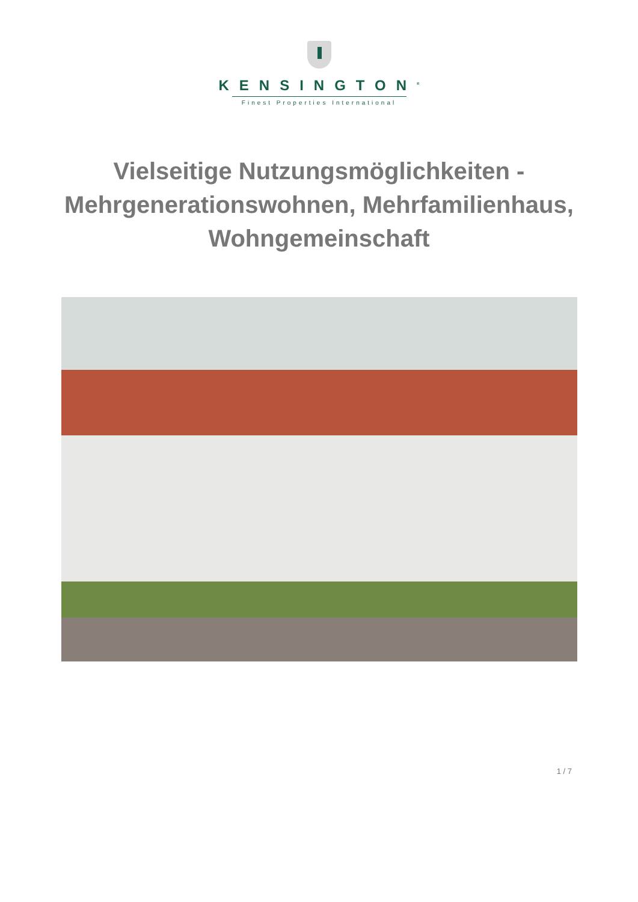KENSINGTON<sup>®</sup>
Finest Properties International
Vielseitige Nutzungsmöglichkeiten - Mehrgenerationswohnen, Mehrfamilienhaus, Wohngemeinschaft
1 / 7